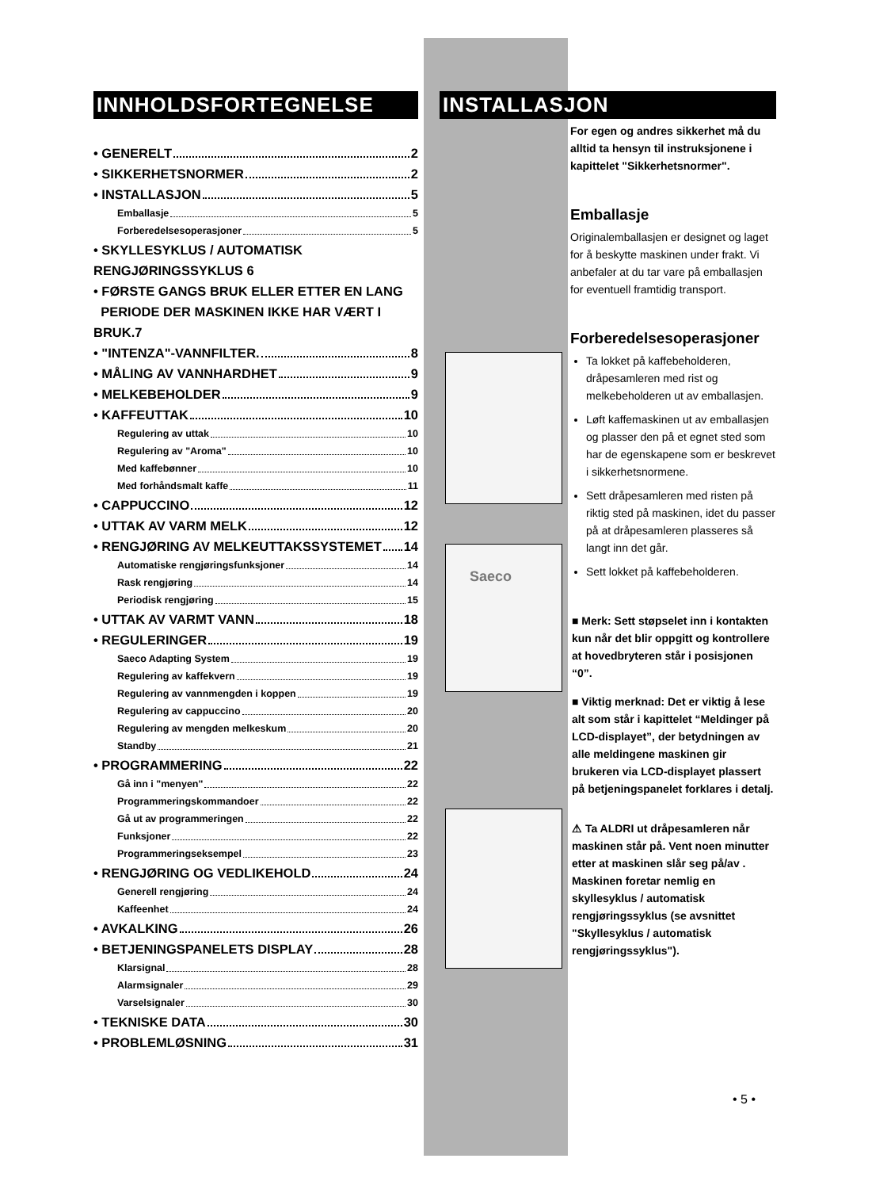INNHOLDSFORTEGNELSE
• GENERELT 2
• SIKKERHETSNORMER 2
• INSTALLASJON 5
Emballasje 5
Forberedelsesoperasjoner 5
• SKYLLESYKLUS / AUTOMATISK RENGJØRINGSSYKLUS 6
• FØRSTE GANGS BRUK ELLER ETTER EN LANG
PERIODE DER MASKINEN IKKE HAR VÆRT I BRUK.7
• "INTENZA"-VANNFILTER. 8
• MÅLING AV VANNHARDHET 9
• MELKEBEHOLDER 9
• KAFFEUTTAK 10
Regulering av uttak 10
Regulering av "Aroma" 10
Med kaffebønner 10
Med forhåndsmalt kaffe 11
• CAPPUCCINO 12
• UTTAK AV VARM MELK 12
• RENGJØRING AV MELKEUTTAKSSYSTEMET 14
Automatiske rengjøringsfunksjoner 14
Rask rengjøring 14
Periodisk rengjøring 15
• UTTAK AV VARMT VANN 18
• REGULERINGER 19
Saeco Adapting System 19
Regulering av kaffekvern 19
Regulering av vannmengden i koppen 19
Regulering av cappuccino 20
Regulering av mengden melkeskum 20
Standby 21
• PROGRAMMERING 22
Gå inn i "menyen" 22
Programmeringskommandoer 22
Gå ut av programmeringen 22
Funksjoner 22
Programmeringseksempel 23
• RENGJØRING OG VEDLIKEHOLD 24
Generell rengjøring 24
Kaffeenhet 24
• AVKALKING 26
• BETJENINGSPANELETS DISPLAY 28
Klarsignal 28
Alarmsignaler 29
Varselsignaler 30
• TEKNISKE DATA 30
• PROBLEMLØSNING 31
INSTALLASJON
For egen og andres sikkerhet må du alltid ta hensyn til instruksjonene i kapittelet "Sikkerhetsnormer".
Emballasje
Originalemballasjen er designet og laget for å beskytte maskinen under frakt. Vi anbefaler at du tar vare på emballasjen for eventuell framtidig transport.
Forberedelsesoperasjoner
Saeco
Ta lokket på kaffebeholderen, dråpesamleren med rist og melkebeholderen ut av emballasjen.
Løft kaffemaskinen ut av emballasjen og plasser den på et egnet sted som har de egenskapene som er beskrevet i sikkerhetsnormene.
Sett dråpesamleren med risten på riktig sted på maskinen, idet du passer på at dråpesamleren plasseres så langt inn det går.
Sett lokket på kaffebeholderen.
■ Merk: Sett støpselet inn i kontakten kun når det blir oppgitt og kontrollere at hovedbryteren står i posisjonen “0”.
■ Viktig merknad: Det er viktig å lese alt som står i kapittelet “Meldinger på LCD-displayet”, der betydningen av alle meldingene maskinen gir brukeren via LCD-displayet plassert på betjeningspanelet forklares i detalj.
⚠ Ta ALDRI ut dråpesamleren når maskinen står på. Vent noen minutter etter at maskinen slår seg på/av . Maskinen foretar nemlig en skyllesyklus / automatisk rengjøringssyklus (se avsnittet "Skyllesyklus / automatisk rengjøringssyklus").
• 5 •